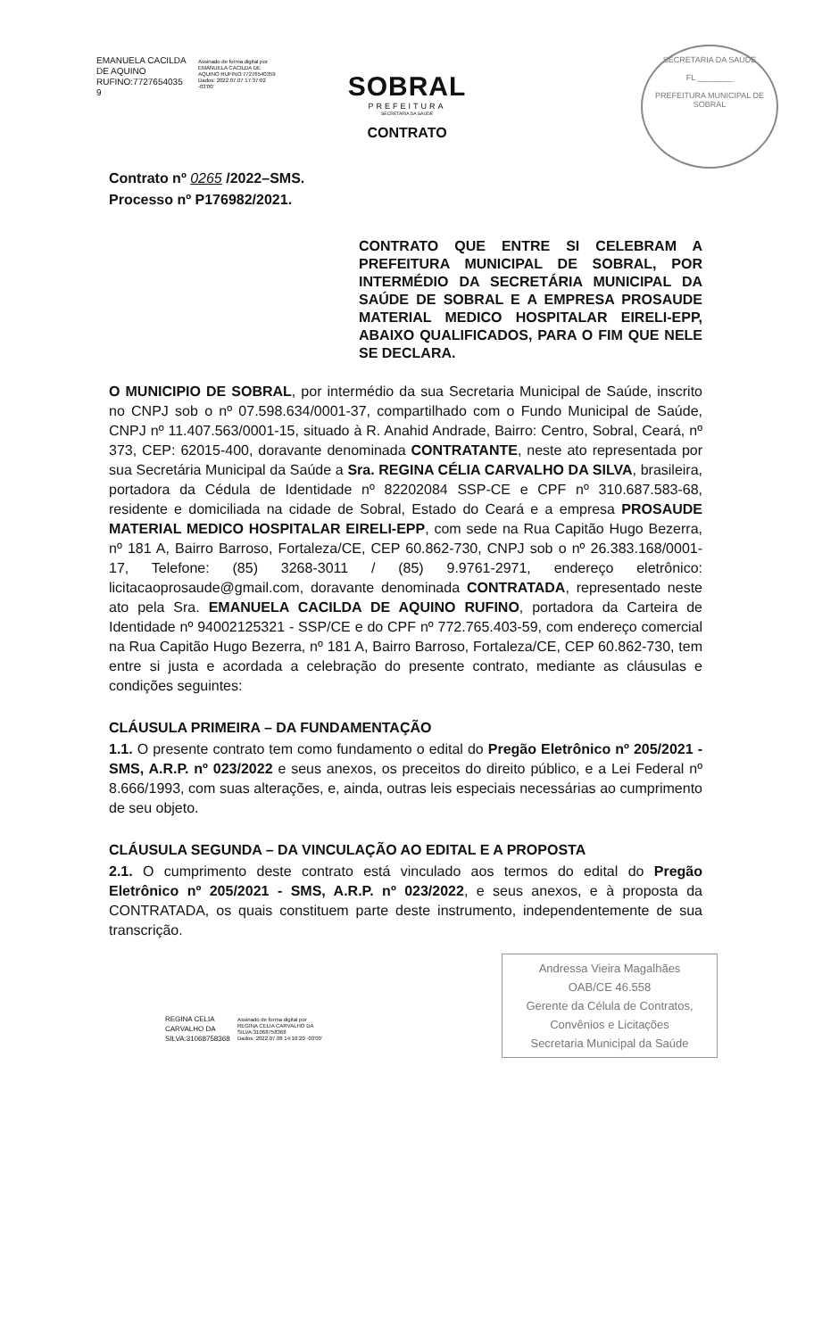EMANUELA CACILDA
DE AQUINO
RUFINO:7727654035
9
Assinado de forma digital por
EMANUELA CACILDA DE
AQUINO RUFINO:77276540359
Dados: 2022.07.07 17:37:02
-03'00'
SECRETARIA DA SAÚDE
FL ________
PREFEITURA MUNICIPAL DE SOBRAL
SOBRAL
PREFEITURA
SECRETARIA DA SAÚDE
CONTRATO
Contrato nº 0265 /2022–SMS.
Processo nº P176982/2021.
CONTRATO QUE ENTRE SI CELEBRAM A PREFEITURA MUNICIPAL DE SOBRAL, POR INTERMÉDIO DA SECRETÁRIA MUNICIPAL DA SAÚDE DE SOBRAL E A EMPRESA PROSAUDE MATERIAL MEDICO HOSPITALAR EIRELI-EPP, ABAIXO QUALIFICADOS, PARA O FIM QUE NELE SE DECLARA.
O MUNICIPIO DE SOBRAL, por intermédio da sua Secretaria Municipal de Saúde, inscrito no CNPJ sob o nº 07.598.634/0001-37, compartilhado com o Fundo Municipal de Saúde, CNPJ nº 11.407.563/0001-15, situado à R. Anahid Andrade, Bairro: Centro, Sobral, Ceará, nº 373, CEP: 62015-400, doravante denominada CONTRATANTE, neste ato representada por sua Secretária Municipal da Saúde a Sra. REGINA CÉLIA CARVALHO DA SILVA, brasileira, portadora da Cédula de Identidade nº 82202084 SSP-CE e CPF nº 310.687.583-68, residente e domiciliada na cidade de Sobral, Estado do Ceará e a empresa PROSAUDE MATERIAL MEDICO HOSPITALAR EIRELI-EPP, com sede na Rua Capitão Hugo Bezerra, nº 181 A, Bairro Barroso, Fortaleza/CE, CEP 60.862-730, CNPJ sob o nº 26.383.168/0001-17, Telefone: (85) 3268-3011 / (85) 9.9761-2971, endereço eletrônico: licitacaoprosaude@gmail.com, doravante denominada CONTRATADA, representado neste ato pela Sra. EMANUELA CACILDA DE AQUINO RUFINO, portadora da Carteira de Identidade nº 94002125321 - SSP/CE e do CPF nº 772.765.403-59, com endereço comercial na Rua Capitão Hugo Bezerra, nº 181 A, Bairro Barroso, Fortaleza/CE, CEP 60.862-730, tem entre si justa e acordada a celebração do presente contrato, mediante as cláusulas e condições seguintes:
CLÁUSULA PRIMEIRA – DA FUNDAMENTAÇÃO
1.1. O presente contrato tem como fundamento o edital do Pregão Eletrônico nº 205/2021 - SMS, A.R.P. nº 023/2022 e seus anexos, os preceitos do direito público, e a Lei Federal nº 8.666/1993, com suas alterações, e, ainda, outras leis especiais necessárias ao cumprimento de seu objeto.
CLÁUSULA SEGUNDA – DA VINCULAÇÃO AO EDITAL E A PROPOSTA
2.1. O cumprimento deste contrato está vinculado aos termos do edital do Pregão Eletrônico nº 205/2021 - SMS, A.R.P. nº 023/2022, e seus anexos, e à proposta da CONTRATADA, os quais constituem parte deste instrumento, independentemente de sua transcrição.
Andressa Vieira Magalhães
OAB/CE 46.558
Gerente da Célula de Contratos,
Convênios e Licitações
Secretaria Municipal da Saúde
REGINA CELIA
CARVALHO DA
SILVA:31068758368
Assinado de forma digital por
REGINA CELIA CARVALHO DA
SILVA:31068758368
Dados: 2022.07.08 14:10:20 -03'00'